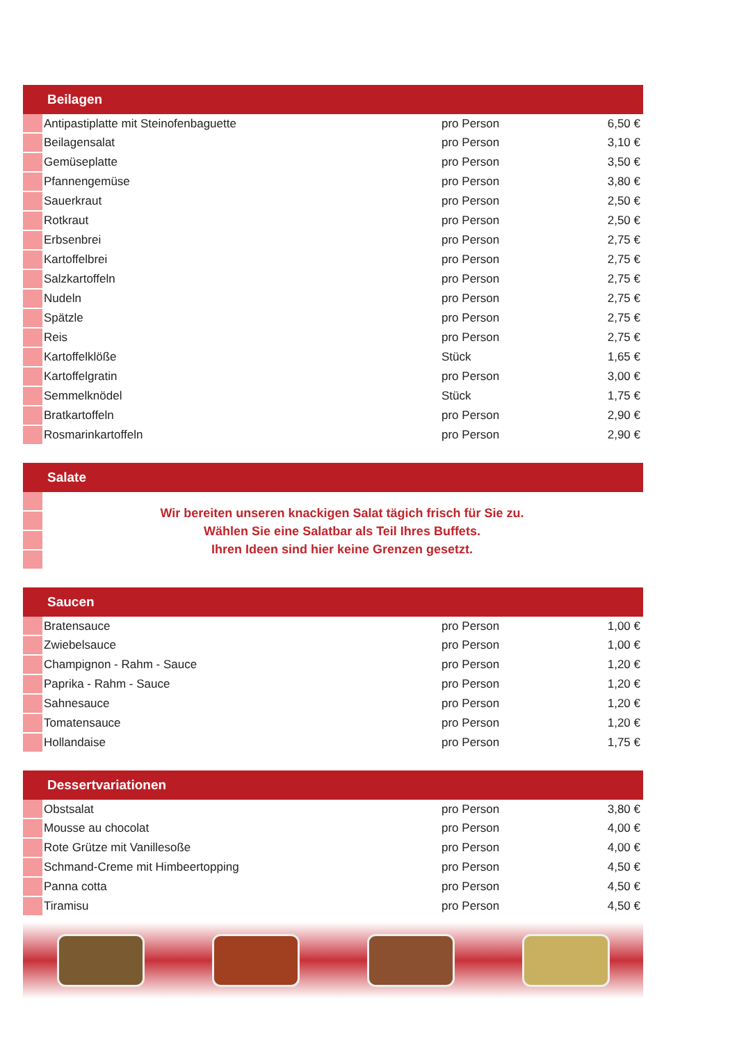| Beilagen | | | |
| --- | --- | --- | --- |
| | Antipastiplatte mit Steinofenbaguette | pro Person | 6,50 € |
| | Beilagensalat | pro Person | 3,10 € |
| | Gemüseplatte | pro Person | 3,50 € |
| | Pfannengemüse | pro Person | 3,80 € |
| | Sauerkraut | pro Person | 2,50 € |
| | Rotkraut | pro Person | 2,50 € |
| | Erbsenbrei | pro Person | 2,75 € |
| | Kartoffelbrei | pro Person | 2,75 € |
| | Salzkartoffeln | pro Person | 2,75 € |
| | Nudeln | pro Person | 2,75 € |
| | Spätzle | pro Person | 2,75 € |
| | Reis | pro Person | 2,75 € |
| | Kartoffelklöße | Stück | 1,65 € |
| | Kartoffelgratin | pro Person | 3,00 € |
| | Semmelknödel | Stück | 1,75 € |
| | Bratkartoffeln | pro Person | 2,90 € |
| | Rosmarinkartoffeln | pro Person | 2,90 € |
| Salate | | | |
| | Wir bereiten unseren knackigen Salat tägich frisch für Sie zu. Wählen Sie eine Salatbar als Teil Ihres Buffets. Ihren Ideen sind hier keine Grenzen gesetzt. | | |
| Saucen | | | |
| | Bratensauce | pro Person | 1,00 € |
| | Zwiebelsauce | pro Person | 1,00 € |
| | Champignon - Rahm - Sauce | pro Person | 1,20 € |
| | Paprika - Rahm - Sauce | pro Person | 1,20 € |
| | Sahnesauce | pro Person | 1,20 € |
| | Tomatensauce | pro Person | 1,20 € |
| | Hollandaise | pro Person | 1,75 € |
| Dessertvariationen | | | |
| | Obstsalat | pro Person | 3,80 € |
| | Mousse au chocolat | pro Person | 4,00 € |
| | Rote Grütze mit Vanillesoße | pro Person | 4,00 € |
| | Schmand-Creme mit Himbeertopping | pro Person | 4,50 € |
| | Panna cotta | pro Person | 4,50 € |
| | Tiramisu | pro Person | 4,50 € |